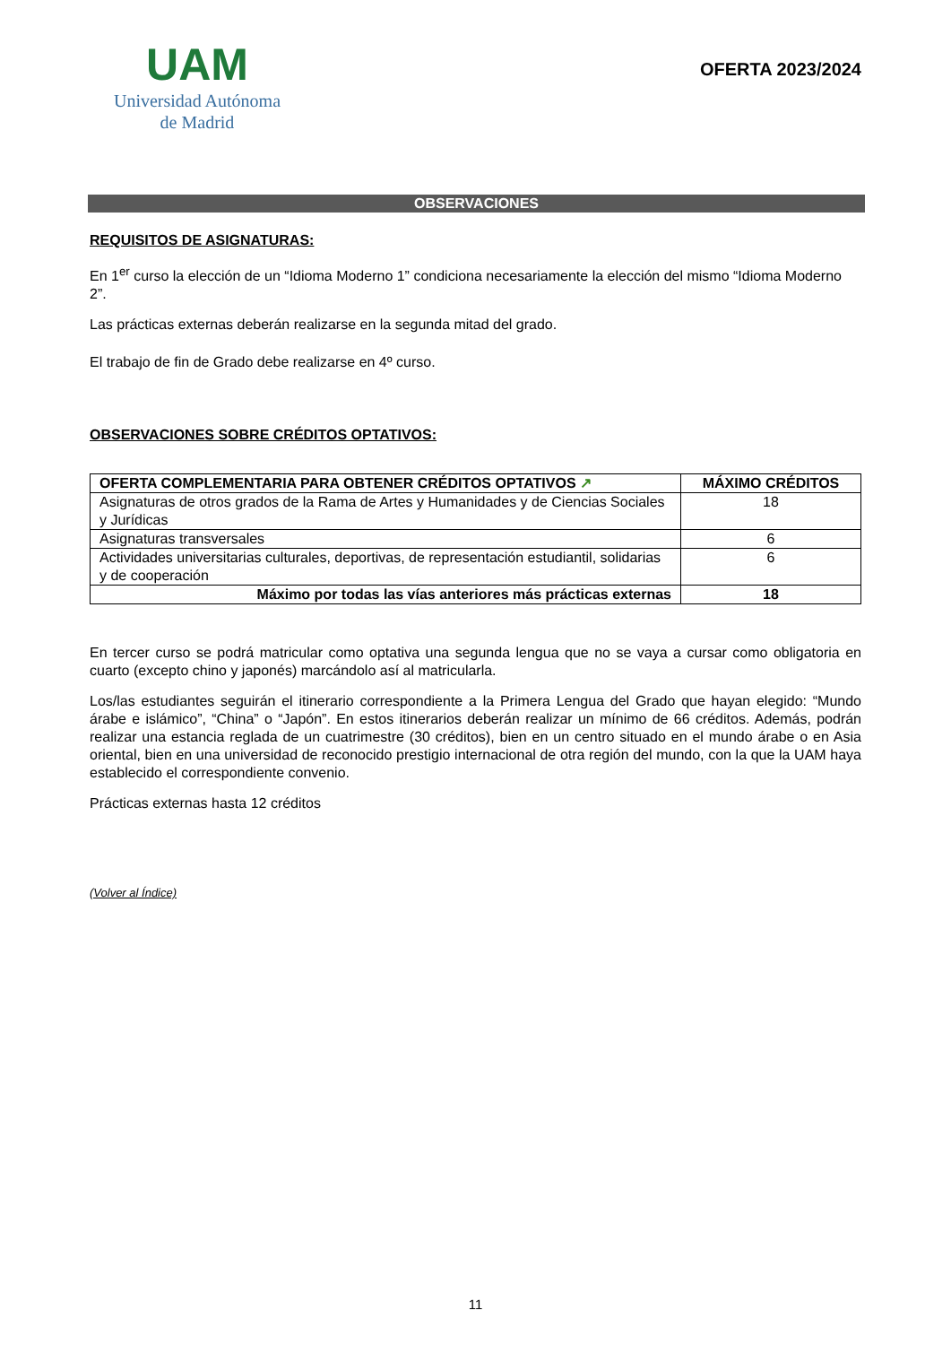UAM
Universidad Autónoma
de Madrid
OFERTA 2023/2024
OBSERVACIONES
REQUISITOS DE ASIGNATURAS:
En 1<sup>er</sup> curso la elección de un “Idioma Moderno 1” condiciona necesariamente la elección del mismo “Idioma Moderno 2”.
Las prácticas externas deberán realizarse en la segunda mitad del grado.
El trabajo de fin de Grado debe realizarse en 4º curso.
OBSERVACIONES SOBRE CRÉDITOS OPTATIVOS:
| OFERTA COMPLEMENTARIA PARA OBTENER CRÉDITOS OPTATIVOS ↗ | MÁXIMO CRÉDITOS |
| --- | --- |
| Asignaturas de otros grados de la Rama de Artes y Humanidades y de Ciencias Sociales y Jurídicas | 18 |
| Asignaturas transversales | 6 |
| Actividades universitarias culturales, deportivas, de representación estudiantil, solidarias y de cooperación | 6 |
| Máximo por todas las vías anteriores más prácticas externas | 18 |
En tercer curso se podrá matricular como optativa una segunda lengua que no se vaya a cursar como obligatoria en cuarto (excepto chino y japonés) marcándolo así al matricularla.
Los/las estudiantes seguirán el itinerario correspondiente a la Primera Lengua del Grado que hayan elegido: “Mundo árabe e islámico”, “China” o “Japón”. En estos itinerarios deberán realizar un mínimo de 66 créditos. Además, podrán realizar una estancia reglada de un cuatrimestre (30 créditos), bien en un centro situado en el mundo árabe o en Asia oriental, bien en una universidad de reconocido prestigio internacional de otra región del mundo, con la que la UAM haya establecido el correspondiente convenio.
Prácticas externas hasta 12 créditos
(Volver al Índice)
11